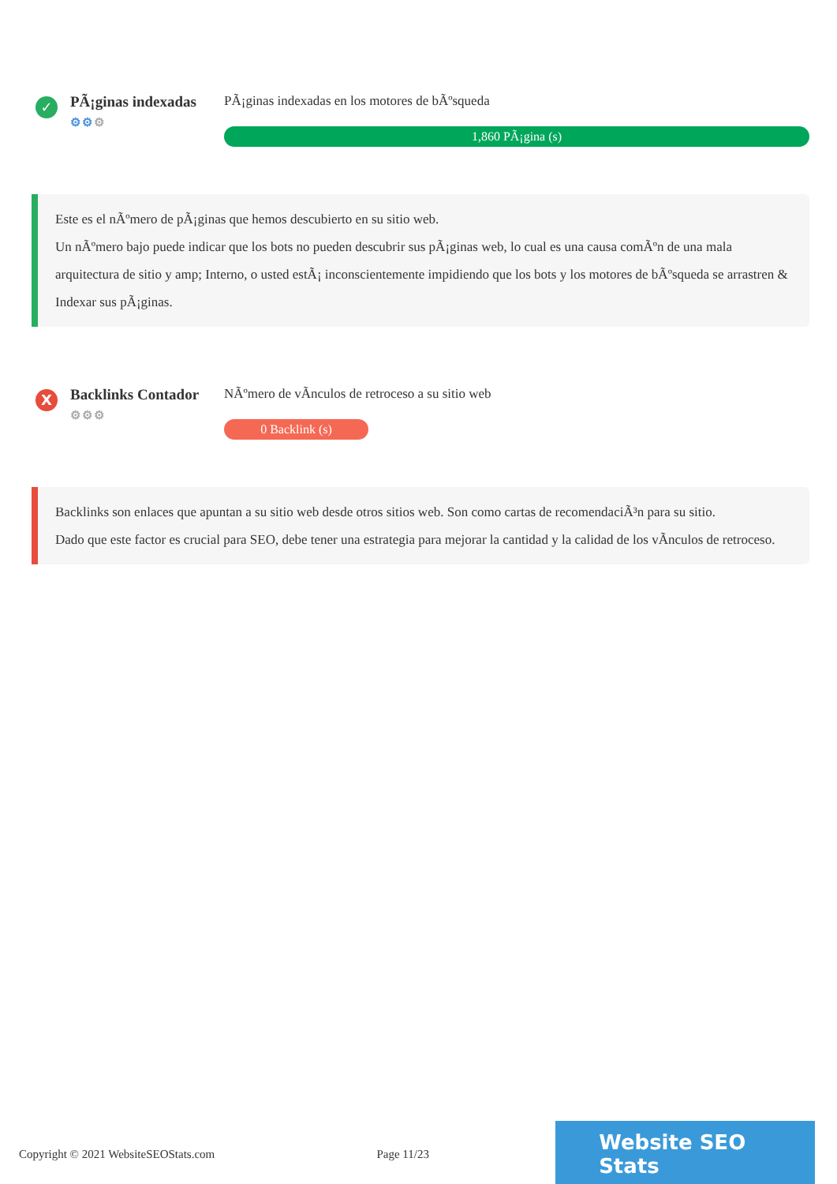✓
PÃ¡ginas indexadas
⚙⚙⚙
PÃ¡ginas indexadas en los motores de bÃºsqueda
1,860 PÃ¡gina (s)
Este es el nÃºmero de pÃ¡ginas que hemos descubierto en su sitio web.
Un nÃºmero bajo puede indicar que los bots no pueden descubrir sus pÃ¡ginas web, lo cual es una causa comÃºn de una mala arquitectura de sitio y amp; Interno, o usted estÃ¡ inconscientemente impidiendo que los bots y los motores de bÃºsqueda se arrastren & Indexar sus pÃ¡ginas.
X
Backlinks Contador
⚙⚙⚙
NÃºmero de vÃnculos de retroceso a su sitio web
0 Backlink (s)
Backlinks son enlaces que apuntan a su sitio web desde otros sitios web. Son como cartas de recomendaciÃ³n para su sitio.
Dado que este factor es crucial para SEO, debe tener una estrategia para mejorar la cantidad y la calidad de los vÃnculos de retroceso.
Copyright © 2021 WebsiteSEOStats.com Page 11/23
Website SEO Stats